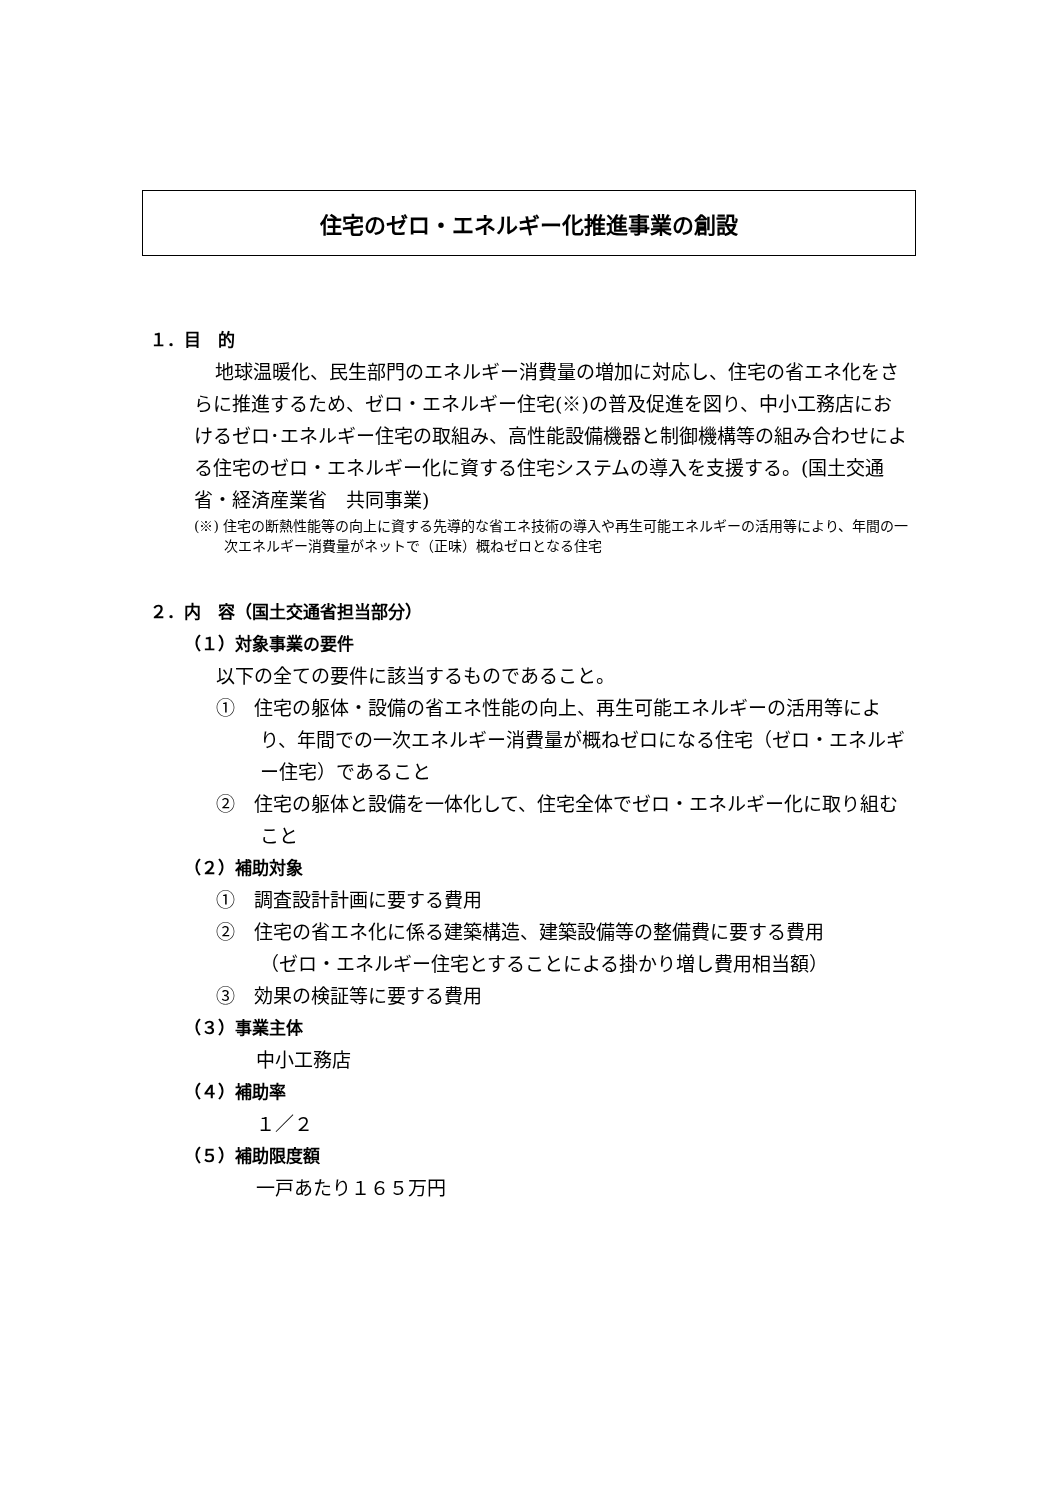住宅のゼロ・エネルギー化推進事業の創設
１．目　的
地球温暖化、民生部門のエネルギー消費量の増加に対応し、住宅の省エネ化をさらに推進するため、ゼロ・エネルギー住宅(※)の普及促進を図り、中小工務店におけるゼロ･エネルギー住宅の取組み、高性能設備機器と制御機構等の組み合わせによる住宅のゼロ・エネルギー化に資する住宅システムの導入を支援する。(国土交通省・経済産業省　共同事業)
(※) 住宅の断熱性能等の向上に資する先導的な省エネ技術の導入や再生可能エネルギーの活用等により、年間の一次エネルギー消費量がネットで（正味）概ねゼロとなる住宅
２．内　容（国土交通省担当部分）
（１）対象事業の要件
以下の全ての要件に該当するものであること。
①　住宅の躯体・設備の省エネ性能の向上、再生可能エネルギーの活用等により、年間での一次エネルギー消費量が概ねゼロになる住宅（ゼロ・エネルギー住宅）であること
②　住宅の躯体と設備を一体化して、住宅全体でゼロ・エネルギー化に取り組むこと
（２）補助対象
①　調査設計計画に要する費用
②　住宅の省エネ化に係る建築構造、建築設備等の整備費に要する費用
（ゼロ・エネルギー住宅とすることによる掛かり増し費用相当額）
③　効果の検証等に要する費用
（３）事業主体
中小工務店
（４）補助率
１／２
（５）補助限度額
一戸あたり１６５万円